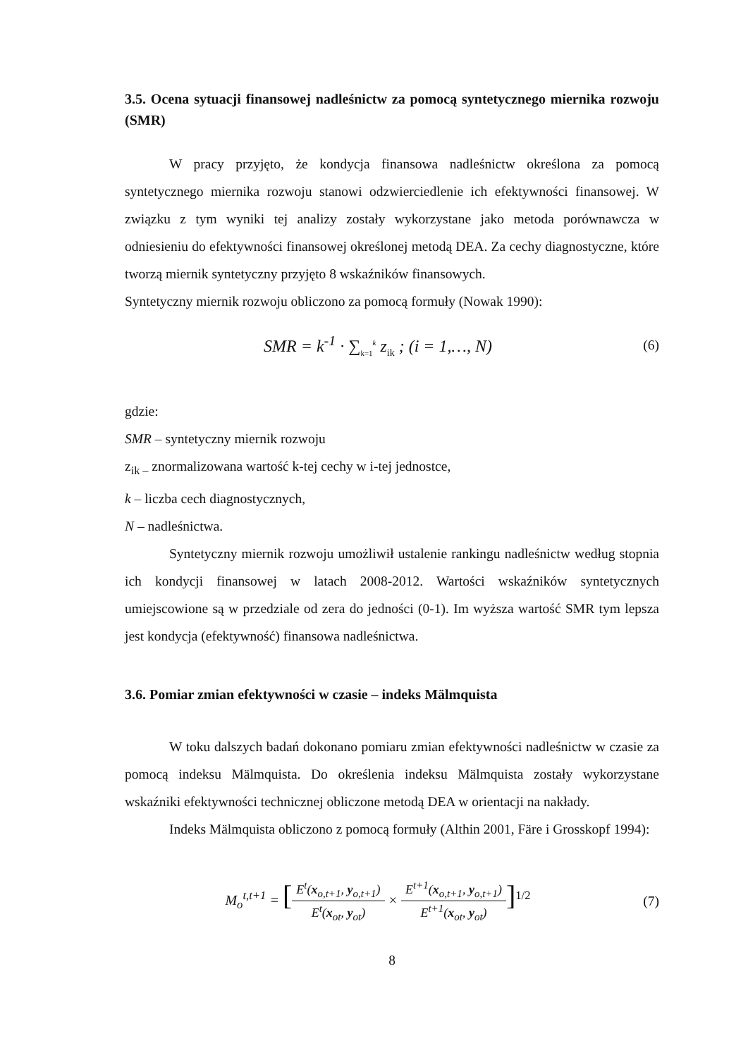3.5. Ocena sytuacji finansowej nadleśnictw za pomocą syntetycznego miernika rozwoju (SMR)
W pracy przyjęto, że kondycja finansowa nadleśnictw określona za pomocą syntetycznego miernika rozwoju stanowi odzwierciedlenie ich efektywności finansowej. W związku z tym wyniki tej analizy zostały wykorzystane jako metoda porównawcza w odniesieniu do efektywności finansowej określonej metodą DEA. Za cechy diagnostyczne, które tworzą miernik syntetyczny przyjęto 8 wskaźników finansowych.
Syntetyczny miernik rozwoju obliczono za pomocą formuły (Nowak 1990):
SMR = k<sup>-1</sup> · ∑<sub>k=1</sub><sup>k</sup> z<sub>ik</sub> ; (i = 1,…, N)
(6)
gdzie:
SMR – syntetyczny miernik rozwoju
z<sub>ik –</sub> znormalizowana wartość k-tej cechy w i-tej jednostce,
k – liczba cech diagnostycznych,
N – nadleśnictwa.
Syntetyczny miernik rozwoju umożliwił ustalenie rankingu nadleśnictw według stopnia ich kondycji finansowej w latach 2008-2012. Wartości wskaźników syntetycznych umiejscowione są w przedziale od zera do jedności (0-1). Im wyższa wartość SMR tym lepsza jest kondycja (efektywność) finansowa nadleśnictwa.
3.6. Pomiar zmian efektywności w czasie – indeks Mälmquista
W toku dalszych badań dokonano pomiaru zmian efektywności nadleśnictw w czasie za pomocą indeksu Mälmquista. Do określenia indeksu Mälmquista zostały wykorzystane wskaźniki efektywności technicznej obliczone metodą DEA w orientacji na nakłady.
Indeks Mälmquista obliczono z pomocą formuły (Althin 2001, Färe i Grosskopf 1994):
M<sub>o</sub><sup>t,t+1</sup> = [E<sup>t</sup>(x<sub>o,t+1</sub>, y<sub>o,t+1</sub>) E<sup>t</sup>(x<sub>ot</sub>, y<sub>ot</sub>) × E<sup>t+1</sup>(x<sub>o,t+1</sub>, y<sub>o,t+1</sub>) E<sup>t+1</sup>(x<sub>ot</sub>, y<sub>ot</sub>)]<sup>1/2</sup>
(7)
8